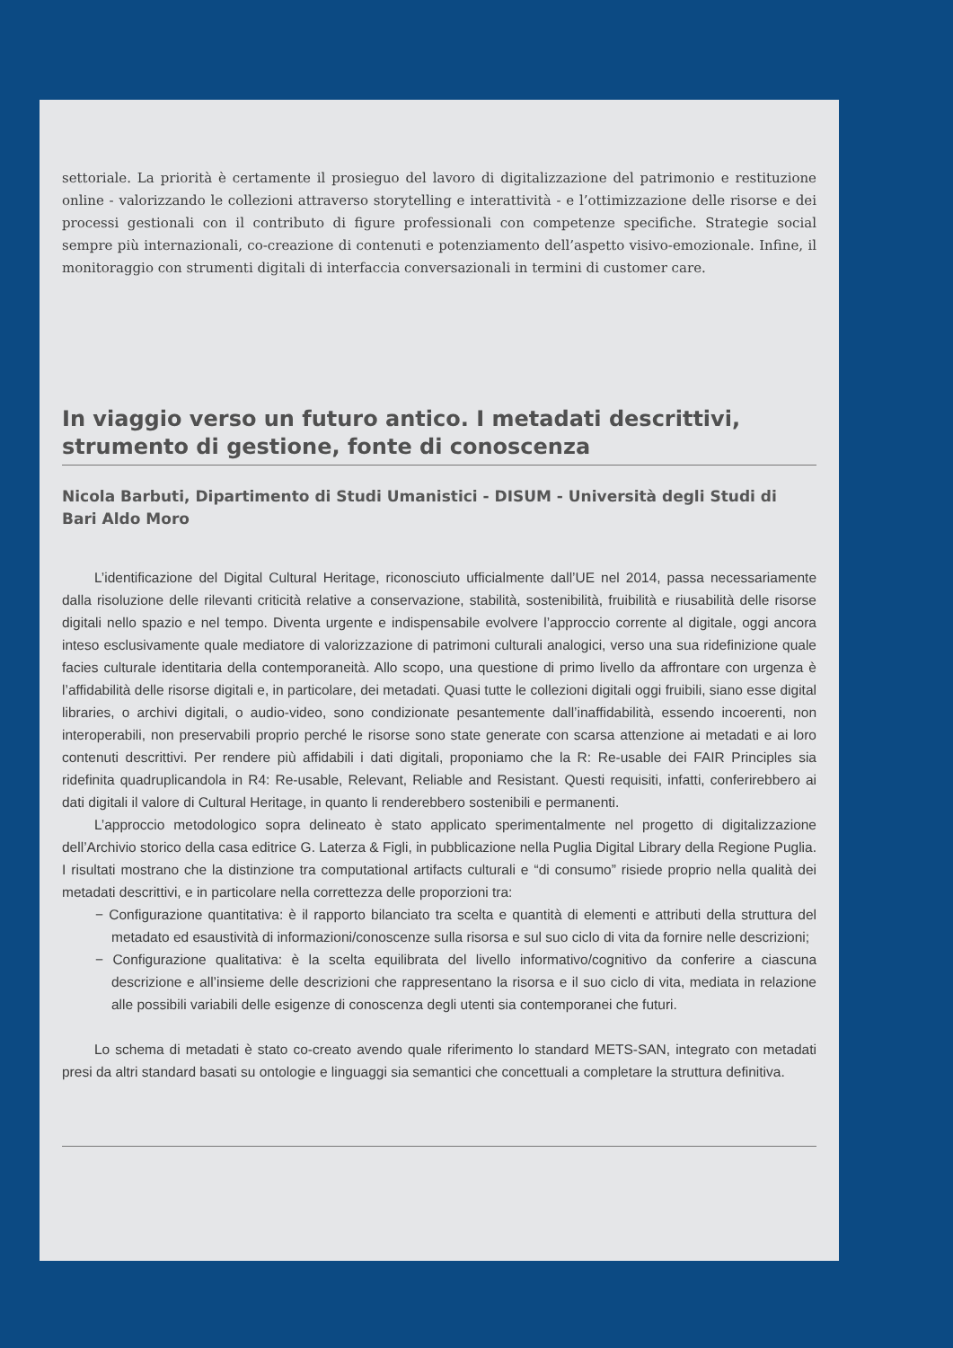settoriale. La priorità è certamente il prosieguo del lavoro di digitalizzazione del patrimonio e restituzione online - valorizzando le collezioni attraverso storytelling e interattività - e l’ottimizzazione delle risorse e dei processi gestionali con il contributo di figure professionali con competenze specifiche. Strategie social sempre più internazionali, co-creazione di contenuti e potenziamento dell’aspetto visivo-emozionale. Infine, il monitoraggio con strumenti digitali di interfaccia conversazionali in termini di customer care.
In viaggio verso un futuro antico. I metadati descrittivi, strumento di gestione, fonte di conoscenza
Nicola Barbuti, Dipartimento di Studi Umanistici - DISUM - Università degli Studi di Bari Aldo Moro
L’identificazione del Digital Cultural Heritage, riconosciuto ufficialmente dall’UE nel 2014, passa necessariamente dalla risoluzione delle rilevanti criticità relative a conservazione, stabilità, sostenibilità, fruibilità e riusabilità delle risorse digitali nello spazio e nel tempo. Diventa urgente e indispensabile evolvere l’approccio corrente al digitale, oggi ancora inteso esclusivamente quale mediatore di valorizzazione di patrimoni culturali analogici, verso una sua ridefinizione quale facies culturale identitaria della contemporaneità. Allo scopo, una questione di primo livello da affrontare con urgenza è l’affidabilità delle risorse digitali e, in particolare, dei metadati. Quasi tutte le collezioni digitali oggi fruibili, siano esse digital libraries, o archivi digitali, o audio-video, sono condizionate pesantemente dall’inaffidabilità, essendo incoerenti, non interoperabili, non preservabili proprio perché le risorse sono state generate con scarsa attenzione ai metadati e ai loro contenuti descrittivi. Per rendere più affidabili i dati digitali, proponiamo che la R: Re-usable dei FAIR Principles sia ridefinita quadruplicandola in R4: Re-usable, Relevant, Reliable and Resistant. Questi requisiti, infatti, conferirebbero ai dati digitali il valore di Cultural Heritage, in quanto li renderebbero sostenibili e permanenti.
L’approccio metodologico sopra delineato è stato applicato sperimentalmente nel progetto di digitalizzazione dell’Archivio storico della casa editrice G. Laterza & Figli, in pubblicazione nella Puglia Digital Library della Regione Puglia. I risultati mostrano che la distinzione tra computational artifacts culturali e “di consumo” risiede proprio nella qualità dei metadati descrittivi, e in particolare nella correttezza delle proporzioni tra:
− Configurazione quantitativa: è il rapporto bilanciato tra scelta e quantità di elementi e attributi della struttura del metadato ed esaustività di informazioni/conoscenze sulla risorsa e sul suo ciclo di vita da fornire nelle descrizioni;
− Configurazione qualitativa: è la scelta equilibrata del livello informativo/cognitivo da conferire a ciascuna descrizione e all’insieme delle descrizioni che rappresentano la risorsa e il suo ciclo di vita, mediata in relazione alle possibili variabili delle esigenze di conoscenza degli utenti sia contemporanei che futuri.
Lo schema di metadati è stato co-creato avendo quale riferimento lo standard METS-SAN, integrato con metadati presi da altri standard basati su ontologie e linguaggi sia semantici che concettuali a completare la struttura definitiva.